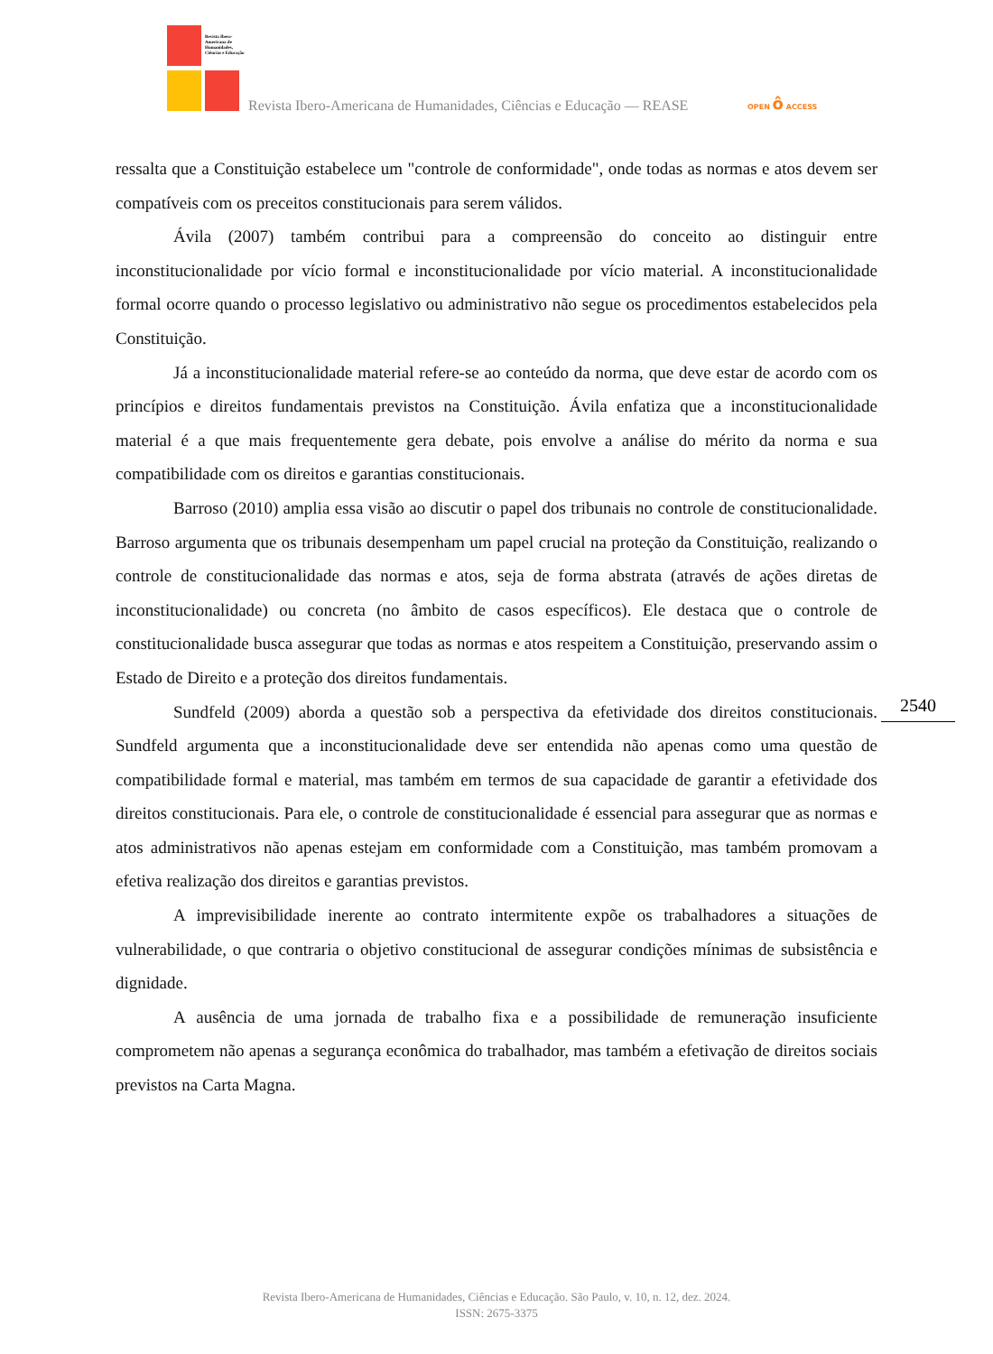Revista Ibero-Americana de Humanidades, Ciências e Educação
Revista Ibero-Americana de Humanidades, Ciências e Educação — REASE
OPEN ô ACCESS
ressalta que a Constituição estabelece um "controle de conformidade", onde todas as normas e atos devem ser compatíveis com os preceitos constitucionais para serem válidos.
Ávila (2007) também contribui para a compreensão do conceito ao distinguir entre inconstitucionalidade por vício formal e inconstitucionalidade por vício material. A inconstitucionalidade formal ocorre quando o processo legislativo ou administrativo não segue os procedimentos estabelecidos pela Constituição.
Já a inconstitucionalidade material refere-se ao conteúdo da norma, que deve estar de acordo com os princípios e direitos fundamentais previstos na Constituição. Ávila enfatiza que a inconstitucionalidade material é a que mais frequentemente gera debate, pois envolve a análise do mérito da norma e sua compatibilidade com os direitos e garantias constitucionais.
Barroso (2010) amplia essa visão ao discutir o papel dos tribunais no controle de constitucionalidade. Barroso argumenta que os tribunais desempenham um papel crucial na proteção da Constituição, realizando o controle de constitucionalidade das normas e atos, seja de forma abstrata (através de ações diretas de inconstitucionalidade) ou concreta (no âmbito de casos específicos). Ele destaca que o controle de constitucionalidade busca assegurar que todas as normas e atos respeitem a Constituição, preservando assim o Estado de Direito e a proteção dos direitos fundamentais.
Sundfeld (2009) aborda a questão sob a perspectiva da efetividade dos direitos constitucionais. Sundfeld argumenta que a inconstitucionalidade deve ser entendida não apenas como uma questão de compatibilidade formal e material, mas também em termos de sua capacidade de garantir a efetividade dos direitos constitucionais. Para ele, o controle de constitucionalidade é essencial para assegurar que as normas e atos administrativos não apenas estejam em conformidade com a Constituição, mas também promovam a efetiva realização dos direitos e garantias previstos.
A imprevisibilidade inerente ao contrato intermitente expõe os trabalhadores a situações de vulnerabilidade, o que contraria o objetivo constitucional de assegurar condições mínimas de subsistência e dignidade.
A ausência de uma jornada de trabalho fixa e a possibilidade de remuneração insuficiente comprometem não apenas a segurança econômica do trabalhador, mas também a efetivação de direitos sociais previstos na Carta Magna.
2540
Revista Ibero-Americana de Humanidades, Ciências e Educação. São Paulo, v. 10, n. 12, dez. 2024.
ISSN: 2675-3375